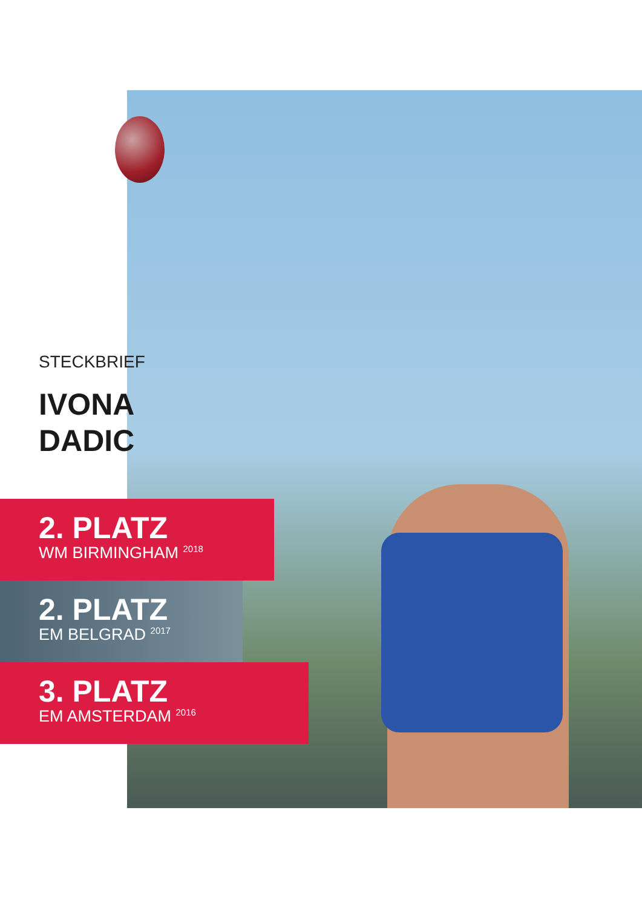STECKBRIEF
IVONA
DADIC
2. PLATZ
WM BIRMINGHAM <sup>2018</sup>
2. PLATZ
EM BELGRAD <sup>2017</sup>
3. PLATZ
EM AMSTERDAM <sup>2016</sup>